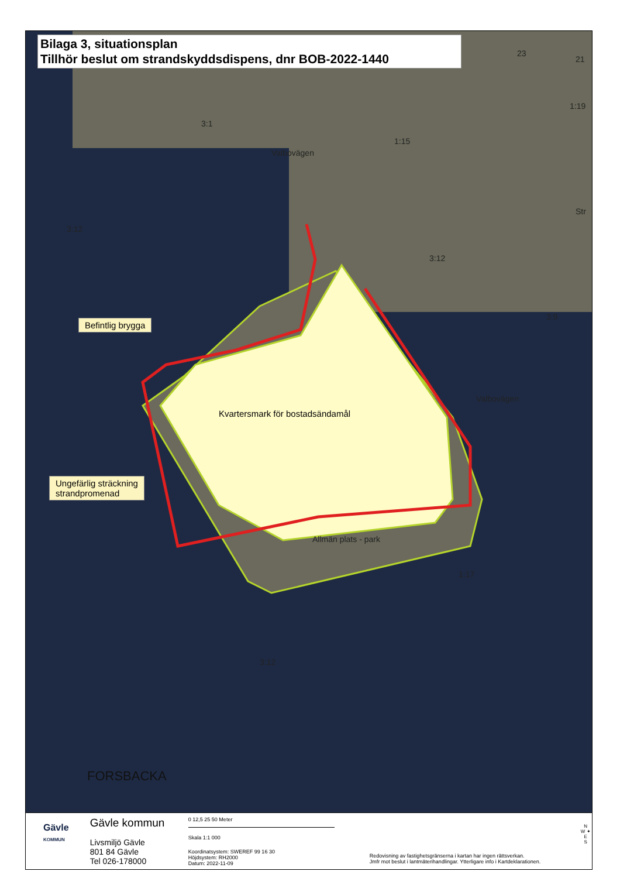Bilaga 3, situationsplan
Tillhör beslut om strandskyddsdispens, dnr BOB-2022-1440
3:1
Valbovägen
1:15
23
21
1:19
Str
3:12
3:12
3:9
Valbovägen
Kvartersmark för bostadsändamål
Allmän plats - park
1:17
3:12
FORSBACKA
Befintlig brygga
Ungefärlig sträckning
strandpromenad
Gävle
KOMMUN
Gävle kommun
Livsmiljö Gävle
801 84 Gävle
Tel 026-178000
0 12,5 25 50 Meter
Skala 1:1 000
Koordinatsystem: SWEREF 99 16 30
Höjdsystem: RH2000
Datum: 2022-11-09
Redovisning av fastighetsgränserna i kartan har ingen rättsverkan.
Jmfr mot beslut i lantmäterihandlingar. Ytterligare info i Kartdeklarationen.
N
W ✦ E
S